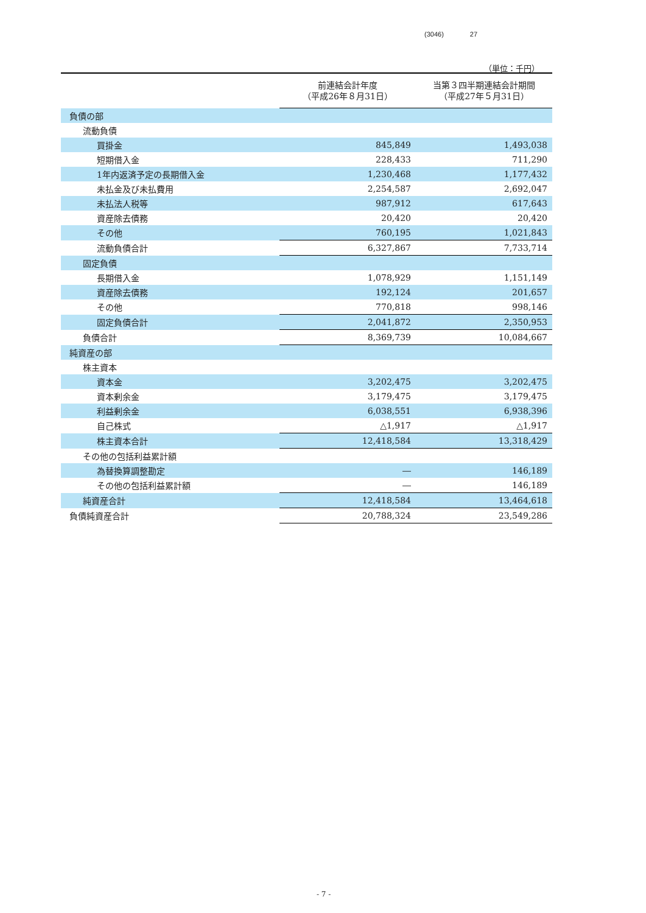(3046) 27
（単位：千円）
| | 前連結会計年度 （平成26年８月31日） | 当第３四半期連結会計期間 （平成27年５月31日） |
| --- | --- | --- |
| 負債の部 | | |
| 流動負債 | | |
| 買掛金 | 845,849 | 1,493,038 |
| 短期借入金 | 228,433 | 711,290 |
| 1年内返済予定の長期借入金 | 1,230,468 | 1,177,432 |
| 未払金及び未払費用 | 2,254,587 | 2,692,047 |
| 未払法人税等 | 987,912 | 617,643 |
| 資産除去債務 | 20,420 | 20,420 |
| その他 | 760,195 | 1,021,843 |
| 流動負債合計 | 6,327,867 | 7,733,714 |
| 固定負債 | | |
| 長期借入金 | 1,078,929 | 1,151,149 |
| 資産除去債務 | 192,124 | 201,657 |
| その他 | 770,818 | 998,146 |
| 固定負債合計 | 2,041,872 | 2,350,953 |
| 負債合計 | 8,369,739 | 10,084,667 |
| 純資産の部 | | |
| 株主資本 | | |
| 資本金 | 3,202,475 | 3,202,475 |
| 資本剰余金 | 3,179,475 | 3,179,475 |
| 利益剰余金 | 6,038,551 | 6,938,396 |
| 自己株式 | △1,917 | △1,917 |
| 株主資本合計 | 12,418,584 | 13,318,429 |
| その他の包括利益累計額 | | |
| 為替換算調整勘定 | ― | 146,189 |
| その他の包括利益累計額 | ― | 146,189 |
| 純資産合計 | 12,418,584 | 13,464,618 |
| 負債純資産合計 | 20,788,324 | 23,549,286 |
- 7 -